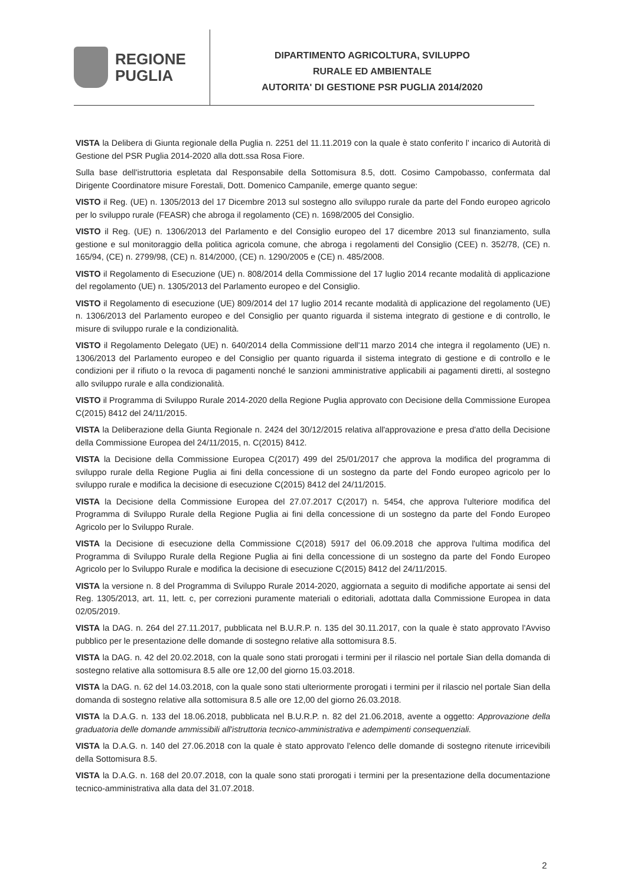REGIONE
PUGLIA
DIPARTIMENTO AGRICOLTURA, SVILUPPO
RURALE ED AMBIENTALE
AUTORITA' DI GESTIONE PSR PUGLIA 2014/2020
VISTA la Delibera di Giunta regionale della Puglia n. 2251 del 11.11.2019 con la quale è stato conferito l' incarico di Autorità di Gestione del PSR Puglia 2014-2020 alla dott.ssa Rosa Fiore.
Sulla base dell'istruttoria espletata dal Responsabile della Sottomisura 8.5, dott. Cosimo Campobasso, confermata dal Dirigente Coordinatore misure Forestali, Dott. Domenico Campanile, emerge quanto segue:
VISTO il Reg. (UE) n. 1305/2013 del 17 Dicembre 2013 sul sostegno allo sviluppo rurale da parte del Fondo europeo agricolo per lo sviluppo rurale (FEASR) che abroga il regolamento (CE) n. 1698/2005 del Consiglio.
VISTO il Reg. (UE) n. 1306/2013 del Parlamento e del Consiglio europeo del 17 dicembre 2013 sul finanziamento, sulla gestione e sul monitoraggio della politica agricola comune, che abroga i regolamenti del Consiglio (CEE) n. 352/78, (CE) n. 165/94, (CE) n. 2799/98, (CE) n. 814/2000, (CE) n. 1290/2005 e (CE) n. 485/2008.
VISTO il Regolamento di Esecuzione (UE) n. 808/2014 della Commissione del 17 luglio 2014 recante modalità di applicazione del regolamento (UE) n. 1305/2013 del Parlamento europeo e del Consiglio.
VISTO il Regolamento di esecuzione (UE) 809/2014 del 17 luglio 2014 recante modalità di applicazione del regolamento (UE) n. 1306/2013 del Parlamento europeo e del Consiglio per quanto riguarda il sistema integrato di gestione e di controllo, le misure di sviluppo rurale e la condizionalità.
VISTO il Regolamento Delegato (UE) n. 640/2014 della Commissione dell'11 marzo 2014 che integra il regolamento (UE) n. 1306/2013 del Parlamento europeo e del Consiglio per quanto riguarda il sistema integrato di gestione e di controllo e le condizioni per il rifiuto o la revoca di pagamenti nonché le sanzioni amministrative applicabili ai pagamenti diretti, al sostegno allo sviluppo rurale e alla condizionalità.
VISTO il Programma di Sviluppo Rurale 2014-2020 della Regione Puglia approvato con Decisione della Commissione Europea C(2015) 8412 del 24/11/2015.
VISTA la Deliberazione della Giunta Regionale n. 2424 del 30/12/2015 relativa all'approvazione e presa d'atto della Decisione della Commissione Europea del 24/11/2015, n. C(2015) 8412.
VISTA la Decisione della Commissione Europea C(2017) 499 del 25/01/2017 che approva la modifica del programma di sviluppo rurale della Regione Puglia ai fini della concessione di un sostegno da parte del Fondo europeo agricolo per lo sviluppo rurale e modifica la decisione di esecuzione C(2015) 8412 del 24/11/2015.
VISTA la Decisione della Commissione Europea del 27.07.2017 C(2017) n. 5454, che approva l'ulteriore modifica del Programma di Sviluppo Rurale della Regione Puglia ai fini della concessione di un sostegno da parte del Fondo Europeo Agricolo per lo Sviluppo Rurale.
VISTA la Decisione di esecuzione della Commissione C(2018) 5917 del 06.09.2018 che approva l'ultima modifica del Programma di Sviluppo Rurale della Regione Puglia ai fini della concessione di un sostegno da parte del Fondo Europeo Agricolo per lo Sviluppo Rurale e modifica la decisione di esecuzione C(2015) 8412 del 24/11/2015.
VISTA la versione n. 8 del Programma di Sviluppo Rurale 2014-2020, aggiornata a seguito di modifiche apportate ai sensi del Reg. 1305/2013, art. 11, lett. c, per correzioni puramente materiali o editoriali, adottata dalla Commissione Europea in data 02/05/2019.
VISTA la DAG. n. 264 del 27.11.2017, pubblicata nel B.U.R.P. n. 135 del 30.11.2017, con la quale è stato approvato l'Avviso pubblico per le presentazione delle domande di sostegno relative alla sottomisura 8.5.
VISTA la DAG. n. 42 del 20.02.2018, con la quale sono stati prorogati i termini per il rilascio nel portale Sian della domanda di sostegno relative alla sottomisura 8.5 alle ore 12,00 del giorno 15.03.2018.
VISTA la DAG. n. 62 del 14.03.2018, con la quale sono stati ulteriormente prorogati i termini per il rilascio nel portale Sian della domanda di sostegno relative alla sottomisura 8.5 alle ore 12,00 del giorno 26.03.2018.
VISTA la D.A.G. n. 133 del 18.06.2018, pubblicata nel B.U.R.P. n. 82 del 21.06.2018, avente a oggetto: Approvazione della graduatoria delle domande ammissibili all'istruttoria tecnico-amministrativa e adempimenti consequenziali.
VISTA la D.A.G. n. 140 del 27.06.2018 con la quale è stato approvato l'elenco delle domande di sostegno ritenute irricevibili della Sottomisura 8.5.
VISTA la D.A.G. n. 168 del 20.07.2018, con la quale sono stati prorogati i termini per la presentazione della documentazione tecnico-amministrativa alla data del 31.07.2018.
2